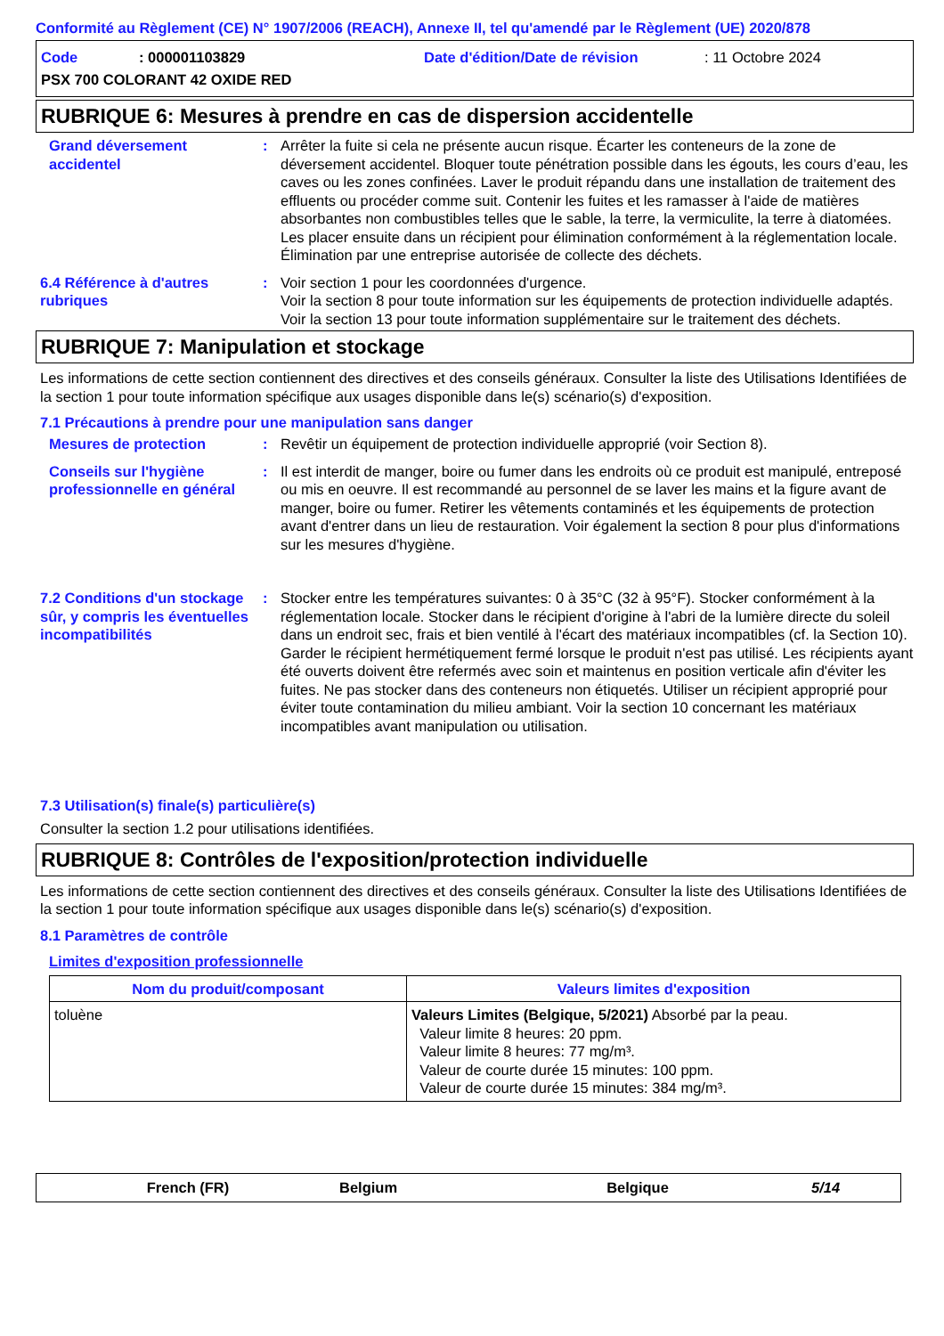Conformité au Règlement (CE) N° 1907/2006 (REACH), Annexe II, tel qu'amendé par le Règlement (UE) 2020/878
Code: 000001103829 Date d'édition/Date de révision: 11 Octobre 2024
PSX 700 COLORANT 42 OXIDE RED
RUBRIQUE 6: Mesures à prendre en cas de dispersion accidentelle
Grand déversement accidentel
: Arrêter la fuite si cela ne présente aucun risque. Écarter les conteneurs de la zone de déversement accidentel. Bloquer toute pénétration possible dans les égouts, les cours d’eau, les caves ou les zones confinées. Laver le produit répandu dans une installation de traitement des effluents ou procéder comme suit. Contenir les fuites et les ramasser à l'aide de matières absorbantes non combustibles telles que le sable, la terre, la vermiculite, la terre à diatomées. Les placer ensuite dans un récipient pour élimination conformément à la réglementation locale. Élimination par une entreprise autorisée de collecte des déchets.
6.4 Référence à d'autres rubriques
: Voir section 1 pour les coordonnées d'urgence.
Voir la section 8 pour toute information sur les équipements de protection individuelle adaptés.
Voir la section 13 pour toute information supplémentaire sur le traitement des déchets.
RUBRIQUE 7: Manipulation et stockage
Les informations de cette section contiennent des directives et des conseils généraux. Consulter la liste des Utilisations Identifiées de la section 1 pour toute information spécifique aux usages disponible dans le(s) scénario(s) d'exposition.
7.1 Précautions à prendre pour une manipulation sans danger
Mesures de protection : Revêtir un équipement de protection individuelle approprié (voir Section 8).
Conseils sur l'hygiène professionnelle en général
: Il est interdit de manger, boire ou fumer dans les endroits où ce produit est manipulé, entreposé ou mis en oeuvre. Il est recommandé au personnel de se laver les mains et la figure avant de manger, boire ou fumer. Retirer les vêtements contaminés et les équipements de protection avant d'entrer dans un lieu de restauration. Voir également la section 8 pour plus d'informations sur les mesures d'hygiène.
7.2 Conditions d'un stockage sûr, y compris les éventuelles incompatibilités
: Stocker entre les températures suivantes: 0 à 35°C (32 à 95°F). Stocker conformément à la réglementation locale. Stocker dans le récipient d'origine à l'abri de la lumière directe du soleil dans un endroit sec, frais et bien ventilé à l'écart des matériaux incompatibles (cf. la Section 10). Garder le récipient hermétiquement fermé lorsque le produit n'est pas utilisé. Les récipients ayant été ouverts doivent être refermés avec soin et maintenus en position verticale afin d'éviter les fuites. Ne pas stocker dans des conteneurs non étiquetés. Utiliser un récipient approprié pour éviter toute contamination du milieu ambiant. Voir la section 10 concernant les matériaux incompatibles avant manipulation ou utilisation.
7.3 Utilisation(s) finale(s) particulière(s)
Consulter la section 1.2 pour utilisations identifiées.
RUBRIQUE 8: Contrôles de l'exposition/protection individuelle
Les informations de cette section contiennent des directives et des conseils généraux. Consulter la liste des Utilisations Identifiées de la section 1 pour toute information spécifique aux usages disponible dans le(s) scénario(s) d'exposition.
8.1 Paramètres de contrôle
Limites d'exposition professionnelle
| Nom du produit/composant | Valeurs limites d'exposition |
| --- | --- |
| toluène | Valeurs Limites (Belgique, 5/2021) Absorbé par la peau. Valeur limite 8 heures: 20 ppm. Valeur limite 8 heures: 77 mg/m³. Valeur de courte durée 15 minutes: 100 ppm. Valeur de courte durée 15 minutes: 384 mg/m³. |
French (FR) Belgium Belgique 5/14